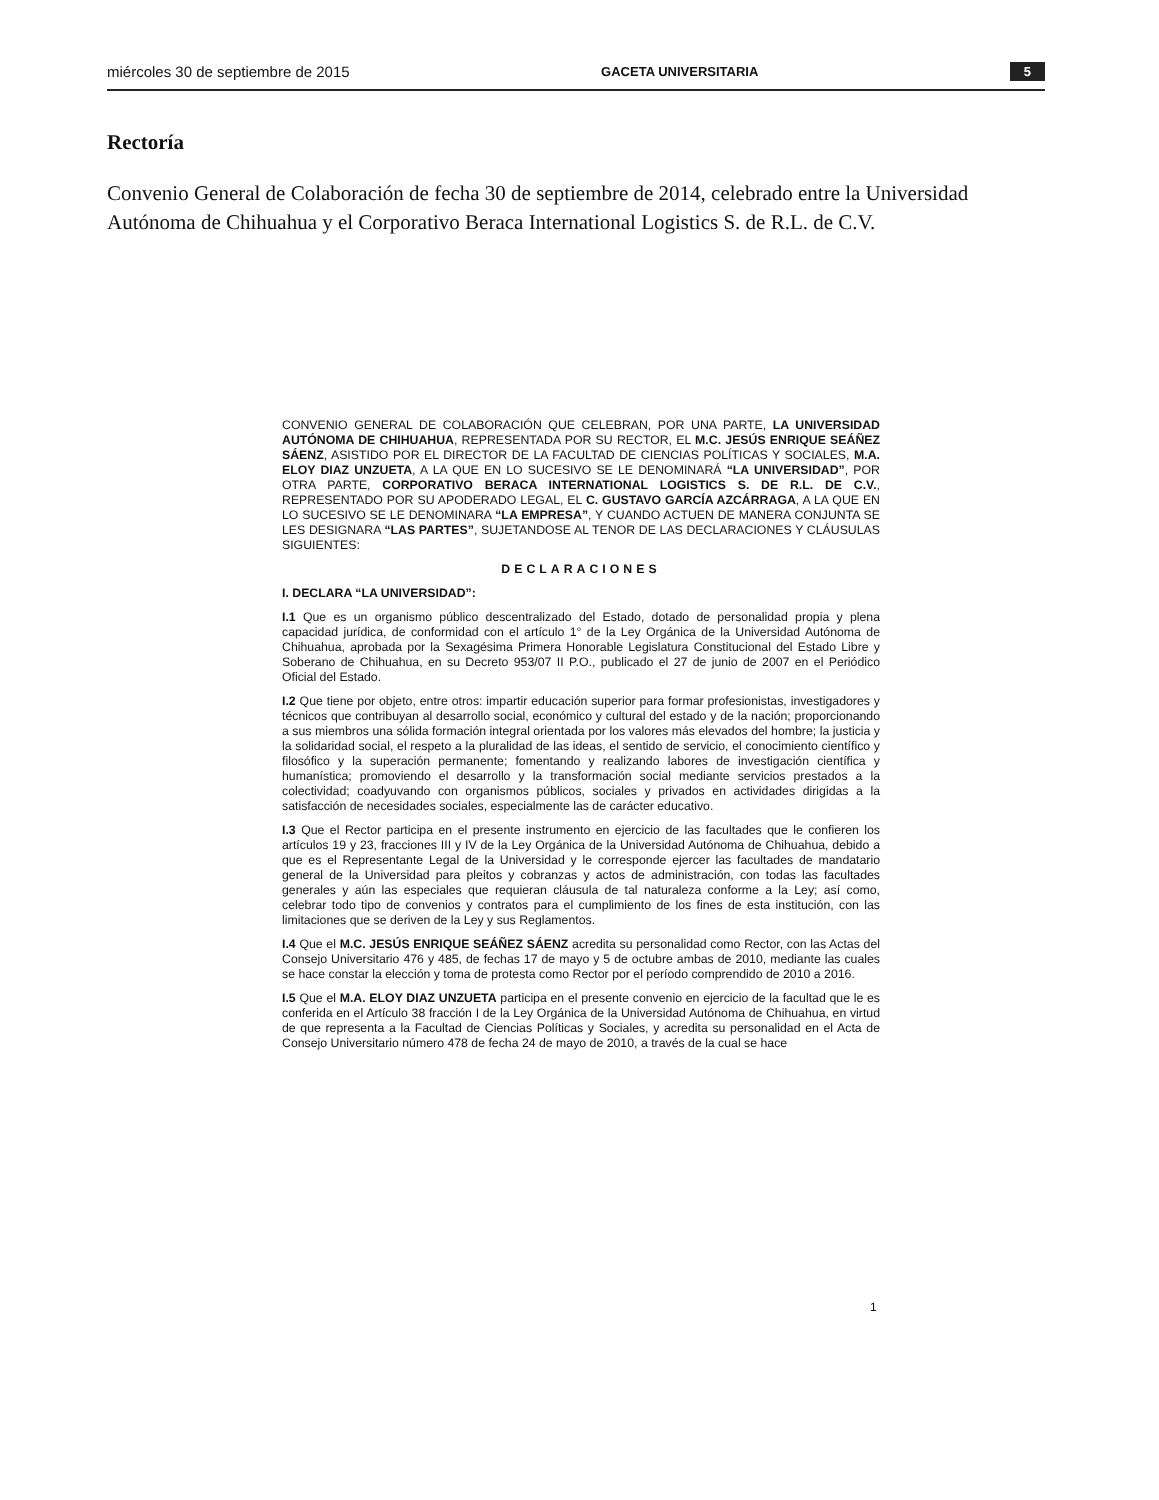miércoles 30 de septiembre de 2015 GACETA UNIVERSITARIA 5
Rectoría
Convenio General de Colaboración de fecha 30 de septiembre de 2014, celebrado entre la Universidad Autónoma de Chihuahua y el Corporativo Beraca International Logistics S. de R.L. de C.V.
CONVENIO GENERAL DE COLABORACIÓN QUE CELEBRAN, POR UNA PARTE, LA UNIVERSIDAD AUTÓNOMA DE CHIHUAHUA, REPRESENTADA POR SU RECTOR, EL M.C. JESÚS ENRIQUE SEÁÑEZ SÁENZ, ASISTIDO POR EL DIRECTOR DE LA FACULTAD DE CIENCIAS POLÍTICAS Y SOCIALES, M.A. ELOY DIAZ UNZUETA, A LA QUE EN LO SUCESIVO SE LE DENOMINARÁ “LA UNIVERSIDAD”, POR OTRA PARTE, CORPORATIVO BERACA INTERNATIONAL LOGISTICS S. DE R.L. DE C.V., REPRESENTADO POR SU APODERADO LEGAL, EL C. GUSTAVO GARCÍA AZCÁRRAGA, A LA QUE EN LO SUCESIVO SE LE DENOMINARA “LA EMPRESA”, Y CUANDO ACTUEN DE MANERA CONJUNTA SE LES DESIGNARA “LAS PARTES”, SUJETANDOSE AL TENOR DE LAS DECLARACIONES Y CLÁUSULAS SIGUIENTES:
DECLARACIONES
I. DECLARA “LA UNIVERSIDAD”:
I.1 Que es un organismo público descentralizado del Estado, dotado de personalidad propia y plena capacidad jurídica, de conformidad con el artículo 1° de la Ley Orgánica de la Universidad Autónoma de Chihuahua, aprobada por la Sexagésima Primera Honorable Legislatura Constitucional del Estado Libre y Soberano de Chihuahua, en su Decreto 953/07 II P.O., publicado el 27 de junio de 2007 en el Periódico Oficial del Estado.
I.2 Que tiene por objeto, entre otros: impartir educación superior para formar profesionistas, investigadores y técnicos que contribuyan al desarrollo social, económico y cultural del estado y de la nación; proporcionando a sus miembros una sólida formación integral orientada por los valores más elevados del hombre; la justicia y la solidaridad social, el respeto a la pluralidad de las ideas, el sentido de servicio, el conocimiento científico y filosófico y la superación permanente; fomentando y realizando labores de investigación científica y humanística; promoviendo el desarrollo y la transformación social mediante servicios prestados a la colectividad; coadyuvando con organismos públicos, sociales y privados en actividades dirigidas a la satisfacción de necesidades sociales, especialmente las de carácter educativo.
I.3 Que el Rector participa en el presente instrumento en ejercicio de las facultades que le confieren los artículos 19 y 23, fracciones III y IV de la Ley Orgánica de la Universidad Autónoma de Chihuahua, debido a que es el Representante Legal de la Universidad y le corresponde ejercer las facultades de mandatario general de la Universidad para pleitos y cobranzas y actos de administración, con todas las facultades generales y aún las especiales que requieran cláusula de tal naturaleza conforme a la Ley; así como, celebrar todo tipo de convenios y contratos para el cumplimiento de los fines de esta institución, con las limitaciones que se deriven de la Ley y sus Reglamentos.
I.4 Que el M.C. JESÚS ENRIQUE SEÁÑEZ SÁENZ acredita su personalidad como Rector, con las Actas del Consejo Universitario 476 y 485, de fechas 17 de mayo y 5 de octubre ambas de 2010, mediante las cuales se hace constar la elección y toma de protesta como Rector por el período comprendido de 2010 a 2016.
I.5 Que el M.A. ELOY DIAZ UNZUETA participa en el presente convenio en ejercicio de la facultad que le es conferida en el Artículo 38 fracción I de la Ley Orgánica de la Universidad Autónoma de Chihuahua, en virtud de que representa a la Facultad de Ciencias Políticas y Sociales, y acredita su personalidad en el Acta de Consejo Universitario número 478 de fecha 24 de mayo de 2010, a través de la cual se hace
1